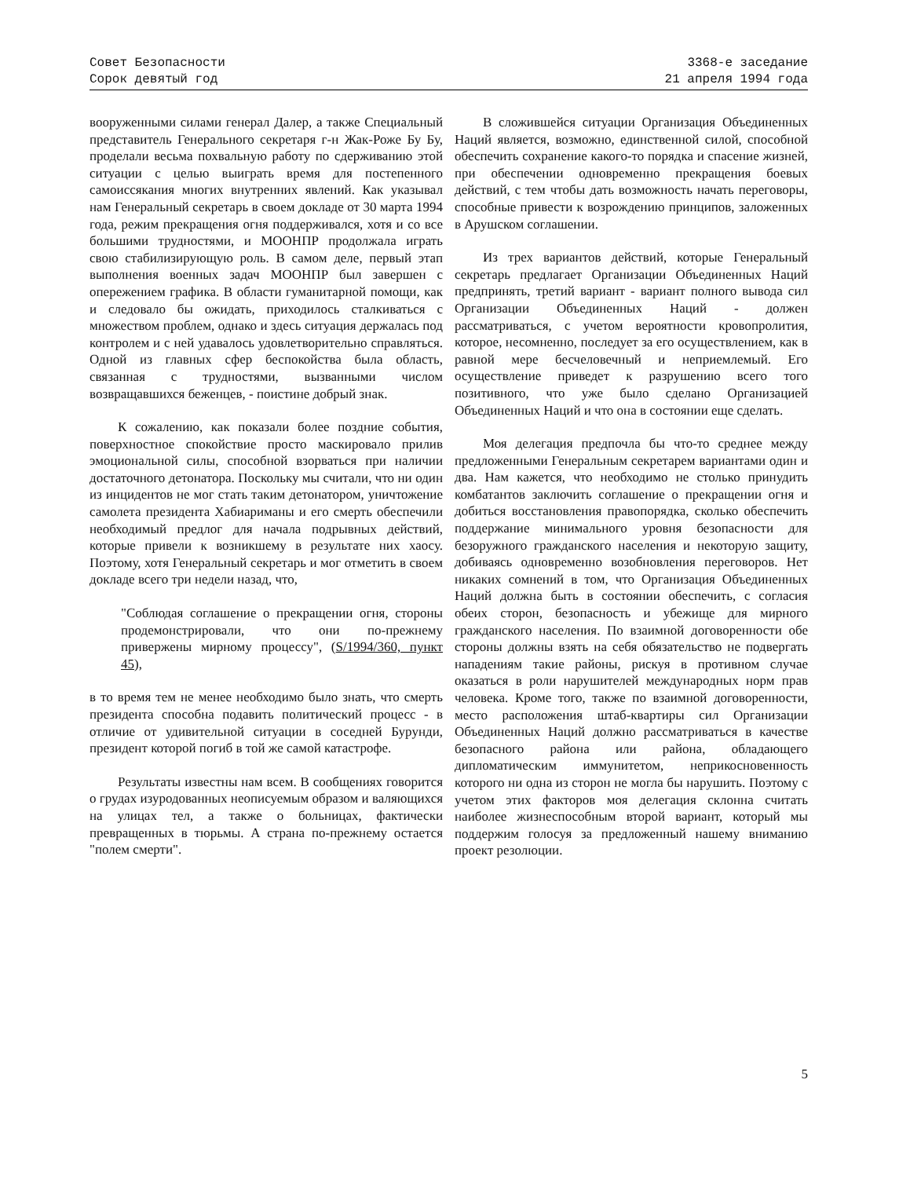Совет Безопасности
Сорок девятый год
3368-е заседание
21 апреля 1994 года
вооруженными силами генерал Далер, а также Специальный представитель Генерального секретаря г-н Жак-Роже Бу Бу, проделали весьма похвальную работу по сдерживанию этой ситуации с целью выиграть время для постепенного самоиссякания многих внутренних явлений. Как указывал нам Генеральный секретарь в своем докладе от 30 марта 1994 года, режим прекращения огня поддерживался, хотя и со все большими трудностями, и МООНПР продолжала играть свою стабилизирующую роль. В самом деле, первый этап выполнения военных задач МООНПР был завершен с опережением графика. В области гуманитарной помощи, как и следовало бы ожидать, приходилось сталкиваться с множеством проблем, однако и здесь ситуация держалась под контролем и с ней удавалось удовлетворительно справляться. Одной из главных сфер беспокойства была область, связанная с трудностями, вызванными числом возвращавшихся беженцев, - поистине добрый знак.
К сожалению, как показали более поздние события, поверхностное спокойствие просто маскировало прилив эмоциональной силы, способной взорваться при наличии достаточного детонатора. Поскольку мы считали, что ни один из инцидентов не мог стать таким детонатором, уничтожение самолета президента Хабиариманы и его смерть обеспечили необходимый предлог для начала подрывных действий, которые привели к возникшему в результате них хаосу. Поэтому, хотя Генеральный секретарь и мог отметить в своем докладе всего три недели назад, что,
"Соблюдая соглашение о прекращении огня, стороны продемонстрировали, что они по-прежнему привержены мирному процессу", (S/1994/360, пункт 45),
в то время тем не менее необходимо было знать, что смерть президента способна подавить политический процесс - в отличие от удивительной ситуации в соседней Бурунди, президент которой погиб в той же самой катастрофе.
Результаты известны нам всем. В сообщениях говорится о грудах изуродованных неописуемым образом и валяющихся на улицах тел, а также о больницах, фактически превращенных в тюрьмы. А страна по-прежнему остается "полем смерти".
В сложившейся ситуации Организация Объединенных Наций является, возможно, единственной силой, способной обеспечить сохранение какого-то порядка и спасение жизней, при обеспечении одновременно прекращения боевых действий, с тем чтобы дать возможность начать переговоры, способные привести к возрождению принципов, заложенных в Арушском соглашении.
Из трех вариантов действий, которые Генеральный секретарь предлагает Организации Объединенных Наций предпринять, третий вариант - вариант полного вывода сил Организации Объединенных Наций - должен рассматриваться, с учетом вероятности кровопролития, которое, несомненно, последует за его осуществлением, как в равной мере бесчеловечный и неприемлемый. Его осуществление приведет к разрушению всего того позитивного, что уже было сделано Организацией Объединенных Наций и что она в состоянии еще сделать.
Моя делегация предпочла бы что-то среднее между предложенными Генеральным секретарем вариантами один и два. Нам кажется, что необходимо не столько принудить комбатантов заключить соглашение о прекращении огня и добиться восстановления правопорядка, сколько обеспечить поддержание минимального уровня безопасности для безоружного гражданского населения и некоторую защиту, добиваясь одновременно возобновления переговоров. Нет никаких сомнений в том, что Организация Объединенных Наций должна быть в состоянии обеспечить, с согласия обеих сторон, безопасность и убежище для мирного гражданского населения. По взаимной договоренности обе стороны должны взять на себя обязательство не подвергать нападениям такие районы, рискуя в противном случае оказаться в роли нарушителей международных норм прав человека. Кроме того, также по взаимной договоренности, место расположения штаб-квартиры сил Организации Объединенных Наций должно рассматриваться в качестве безопасного района или района, обладающего дипломатическим иммунитетом, неприкосновенность которого ни одна из сторон не могла бы нарушить. Поэтому с учетом этих факторов моя делегация склонна считать наиболее жизнеспособным второй вариант, который мы поддержим голосуя за предложенный нашему вниманию проект резолюции.
5